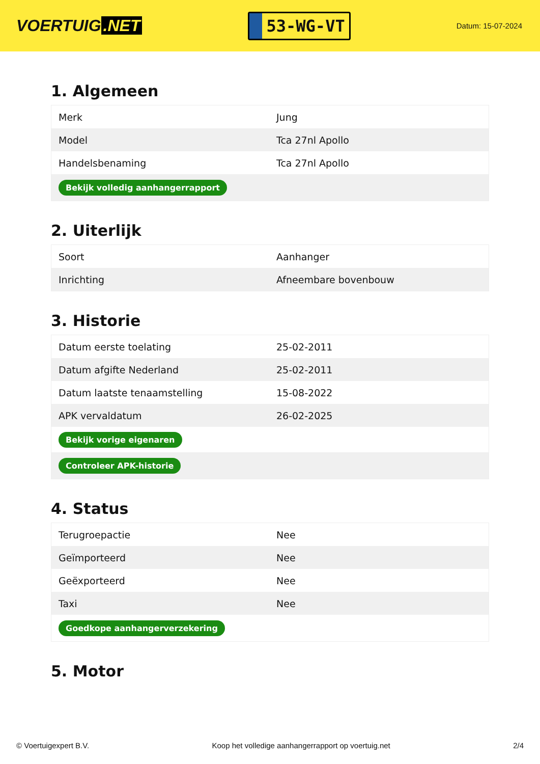VOERTUIG.NET
53-WG-VT
Datum: 15-07-2024
1. Algemeen
| Merk | Jung |
| Model | Tca 27nl Apollo |
| Handelsbenaming | Tca 27nl Apollo |
| Bekijk volledig aanhangerrapport | |
2. Uiterlijk
| Soort | Aanhanger |
| Inrichting | Afneembare bovenbouw |
3. Historie
| Datum eerste toelating | 25-02-2011 |
| Datum afgifte Nederland | 25-02-2011 |
| Datum laatste tenaamstelling | 15-08-2022 |
| APK vervaldatum | 26-02-2025 |
| Bekijk vorige eigenaren | |
| Controleer APK-historie | |
4. Status
| Terugroepactie | Nee |
| Geïmporteerd | Nee |
| Geëxporteerd | Nee |
| Taxi | Nee |
| Goedkope aanhangerverzekering | |
5. Motor
© Voertuigexpert B.V. Koop het volledige aanhangerrapport op voertuig.net 2/4